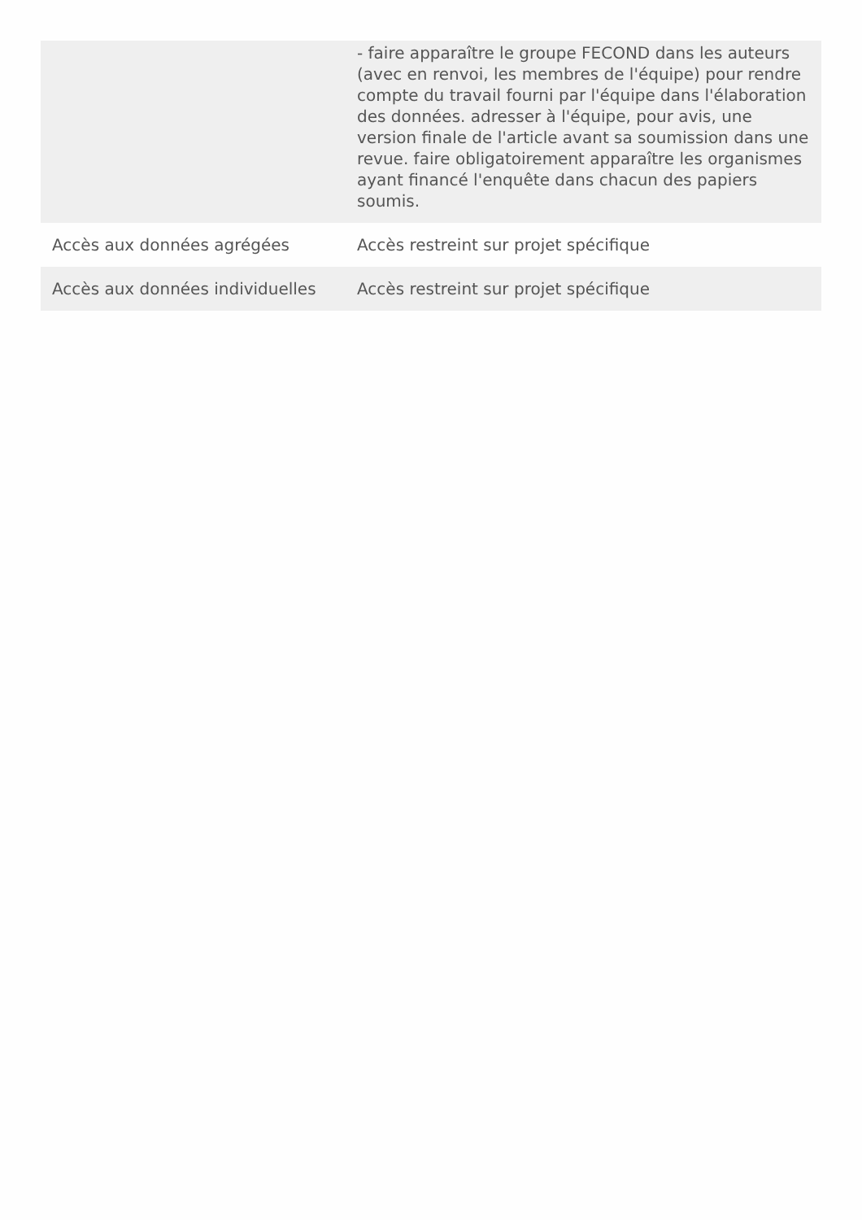| | - faire apparaître le groupe FECOND dans les auteurs (avec en renvoi, les membres de l'équipe) pour rendre compte du travail fourni par l'équipe dans l'élaboration des données. adresser à l'équipe, pour avis, une version finale de l'article avant sa soumission dans une revue. faire obligatoirement apparaître les organismes ayant financé l'enquête dans chacun des papiers soumis. |
| Accès aux données agrégées | Accès restreint sur projet spécifique |
| Accès aux données individuelles | Accès restreint sur projet spécifique |